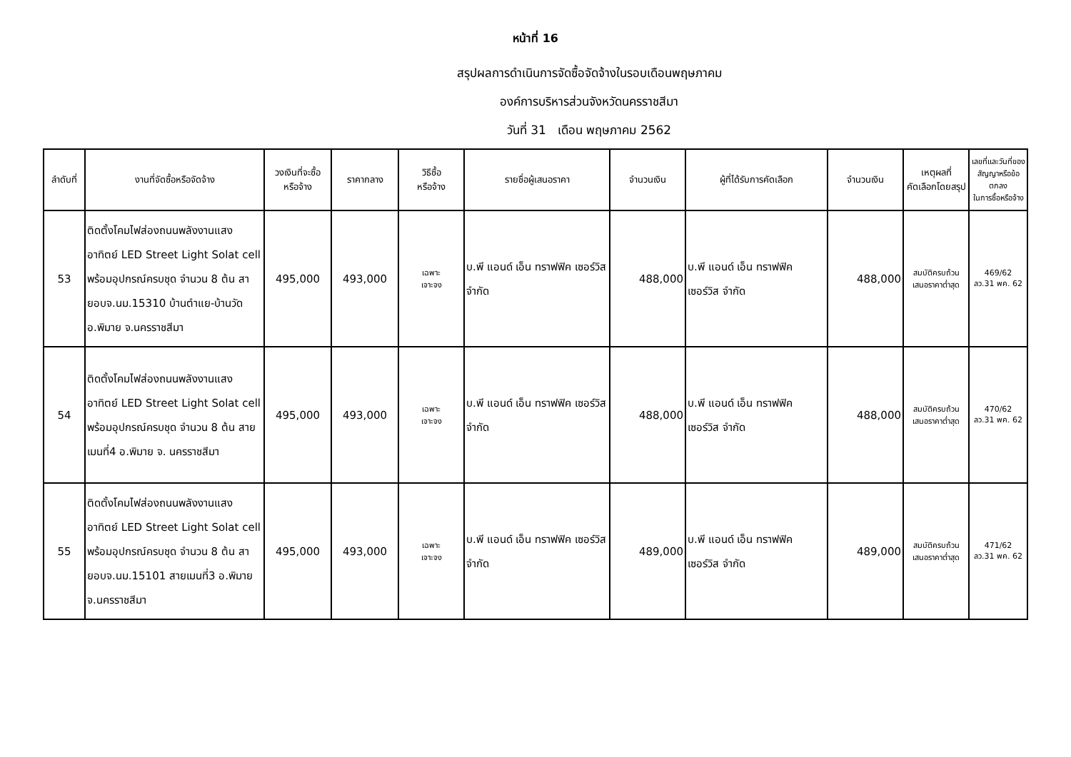หน้าที่ 16
สรุปผลการดำเนินการจัดซื้อจัดจ้างในรอบเดือนพฤษภาคม
องค์การบริหารส่วนจังหวัดนครราชสีมา
วันที่ 31 เดือน พฤษภาคม 2562
| ลำดับที่ | งานที่จัดซื้อหรือจัดจ้าง | วงเงินที่จะซื้อ หรือจ้าง | ราคากลาง | วิธีซื้อ หรือจ้าง | รายชื่อผู้เสนอราคา | จำนวนเงิน | ผู้ที่ได้รับการคัดเลือก | จำนวนเงิน | เหตุผลที่ คัดเลือกโดยสรุป | เลขที่และวันที่ของ สัญญาหรือข้อตกลง ในการซื้อหรือจ้าง |
| --- | --- | --- | --- | --- | --- | --- | --- | --- | --- | --- |
| 53 | ติดตั้งโคมไฟส่องถนนพลังงานแสงอาทิตย์ LED Street Light Solat cell พร้อมอุปกรณ์ครบชุด จำนวน 8 ต้น สายอบจ.นม.15310 บ้านตำแย-บ้านวัด อ.พิมาย จ.นครราชสีมา | 495,000 | 493,000 | เฉพาะ เจาะจง | บ.พี แอนด์ เอ็น ทราฟฟิค เซอร์วิส จำกัด | 488,000 | บ.พี แอนด์ เอ็น ทราฟฟิค เซอร์วิส จำกัด | 488,000 | สมบัติครบถ้วน เสนอราคาต่ำสุด | 469/62 ลว.31 พค. 62 |
| 54 | ติดตั้งโคมไฟส่องถนนพลังงานแสงอาทิตย์ LED Street Light Solat cell พร้อมอุปกรณ์ครบชุด จำนวน 8 ต้น สายเมนที่4 อ.พิมาย จ. นครราชสีมา | 495,000 | 493,000 | เฉพาะ เจาะจง | บ.พี แอนด์ เอ็น ทราฟฟิค เซอร์วิส จำกัด | 488,000 | บ.พี แอนด์ เอ็น ทราฟฟิค เซอร์วิส จำกัด | 488,000 | สมบัติครบถ้วน เสนอราคาต่ำสุด | 470/62 ลว.31 พค. 62 |
| 55 | ติดตั้งโคมไฟส่องถนนพลังงานแสงอาทิตย์ LED Street Light Solat cell พร้อมอุปกรณ์ครบชุด จำนวน 8 ต้น สายอบจ.นม.15101 สายเมนที่3 อ.พิมาย จ.นครราชสีมา | 495,000 | 493,000 | เฉพาะ เจาะจง | บ.พี แอนด์ เอ็น ทราฟฟิค เซอร์วิส จำกัด | 489,000 | บ.พี แอนด์ เอ็น ทราฟฟิค เซอร์วิส จำกัด | 489,000 | สมบัติครบถ้วน เสนอราคาต่ำสุด | 471/62 ลว.31 พค. 62 |